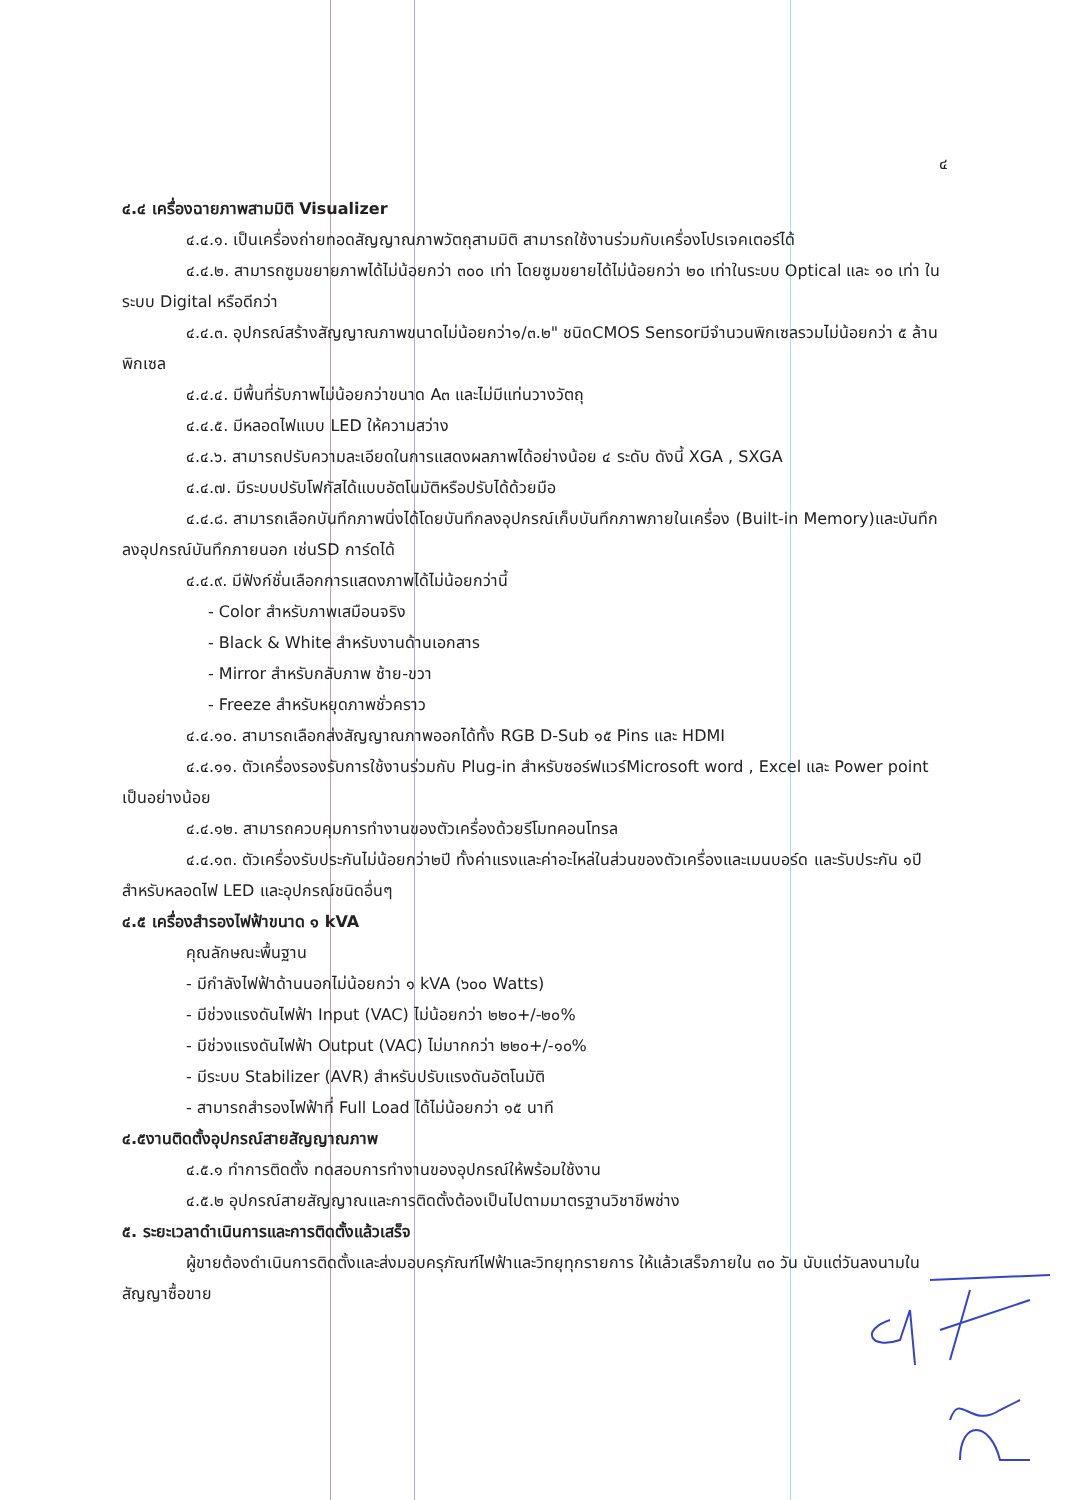๔
๔.๔ เครื่องฉายภาพสามมิติ Visualizer
๔.๔.๑. เป็นเครื่องถ่ายทอดสัญญาณภาพวัตถุสามมิติ สามารถใช้งานร่วมกับเครื่องโปรเจคเตอร์ได้
๔.๔.๒. สามารถซูมขยายภาพได้ไม่น้อยกว่า ๓๐๐ เท่า โดยซูมขยายได้ไม่น้อยกว่า ๒๐ เท่าในระบบ Optical และ ๑๐ เท่า ในระบบ Digital หรือดีกว่า
๔.๔.๓. อุปกรณ์สร้างสัญญาณภาพขนาดไม่น้อยกว่า๑/๓.๒" ชนิดCMOS Sensorมีจำนวนพิกเซลรวมไม่น้อยกว่า ๕ ล้านพิกเซล
๔.๔.๔. มีพื้นที่รับภาพไม่น้อยกว่าขนาด A๓ และไม่มีแท่นวางวัตถุ
๔.๔.๕. มีหลอดไฟแบบ LED ให้ความสว่าง
๔.๔.๖. สามารถปรับความละเอียดในการแสดงผลภาพได้อย่างน้อย ๔ ระดับ ดังนี้ XGA , SXGA
๔.๔.๗. มีระบบปรับโฟกัสได้แบบอัตโนมัติหรือปรับได้ด้วยมือ
๔.๔.๘. สามารถเลือกบันทึกภาพนิ่งได้โดยบันทึกลงอุปกรณ์เก็บบันทึกภาพภายในเครื่อง (Built-in Memory)และบันทึกลงอุปกรณ์บันทึกภายนอก เช่นSD การ์ดได้
๔.๔.๙. มีฟังก์ชั่นเลือกการแสดงภาพได้ไม่น้อยกว่านี้
- Color สำหรับภาพเสมือนจริง
- Black & White สำหรับงานด้านเอกสาร
- Mirror สำหรับกลับภาพ ซ้าย-ขวา
- Freeze สำหรับหยุดภาพชั่วคราว
๔.๔.๑๐. สามารถเลือกส่งสัญญาณภาพออกได้ทั้ง RGB D-Sub ๑๕ Pins และ HDMI
๔.๔.๑๑. ตัวเครื่องรองรับการใช้งานร่วมกับ Plug-in สำหรับซอร์ฟแวร์Microsoft word , Excel และ Power point เป็นอย่างน้อย
๔.๔.๑๒. สามารถควบคุมการทำงานของตัวเครื่องด้วยรีโมทคอนโทรล
๔.๔.๑๓. ตัวเครื่องรับประกันไม่น้อยกว่า๒ปี ทั้งค่าแรงและค่าอะไหล่ในส่วนของตัวเครื่องและเมนบอร์ด และรับประกัน ๑ปี สำหรับหลอดไฟ LED และอุปกรณ์ชนิดอื่นๆ
๔.๕ เครื่องสำรองไฟฟ้าขนาด ๑ kVA
คุณลักษณะพื้นฐาน
- มีกำลังไฟฟ้าด้านนอกไม่น้อยกว่า ๑ kVA (๖๐๐ Watts)
- มีช่วงแรงดันไฟฟ้า Input (VAC) ไม่น้อยกว่า ๒๒๐+/-๒๐%
- มีช่วงแรงดันไฟฟ้า Output (VAC) ไม่มากกว่า ๒๒๐+/-๑๐%
- มีระบบ Stabilizer (AVR) สำหรับปรับแรงดันอัตโนมัติ
- สามารถสำรองไฟฟ้าที่ Full Load ได้ไม่น้อยกว่า ๑๕ นาที
๔.๕งานติดตั้งอุปกรณ์สายสัญญาณภาพ
๔.๕.๑ ทำการติดตั้ง ทดสอบการทำงานของอุปกรณ์ให้พร้อมใช้งาน
๔.๕.๒ อุปกรณ์สายสัญญาณและการติดตั้งต้องเป็นไปตามมาตรฐานวิชาชีพช่าง
๕. ระยะเวลาดำเนินการและการติดตั้งแล้วเสร็จ
ผู้ขายต้องดำเนินการติดตั้งและส่งมอบครุภัณฑ์ไฟฟ้าและวิทยุทุกรายการ ให้แล้วเสร็จภายใน ๓๐ วัน นับแต่วันลงนามในสัญญาซื้อขาย